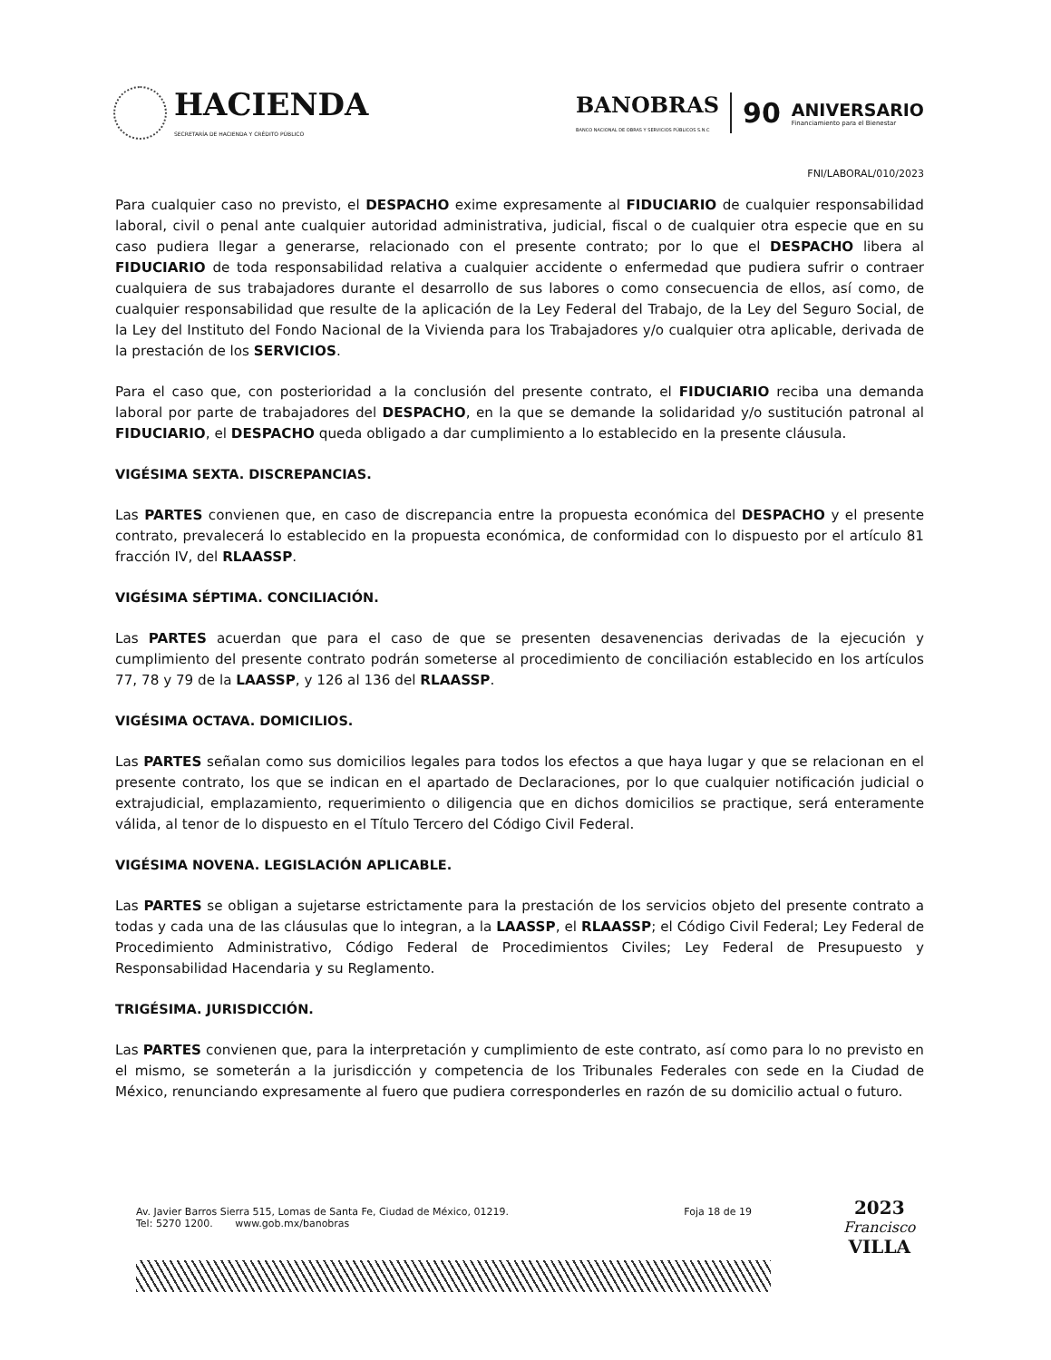HACIENDA
SECRETARÍA DE HACIENDA Y CRÉDITO PÚBLICO
BANOBRAS
BANCO NACIONAL DE OBRAS Y SERVICIOS PÚBLICOS S.N.C
90 ANIVERSARIO
Financiamiento para el Bienestar
FNI/LABORAL/010/2023
Para cualquier caso no previsto, el DESPACHO exime expresamente al FIDUCIARIO de cualquier responsabilidad laboral, civil o penal ante cualquier autoridad administrativa, judicial, fiscal o de cualquier otra especie que en su caso pudiera llegar a generarse, relacionado con el presente contrato; por lo que el DESPACHO libera al FIDUCIARIO de toda responsabilidad relativa a cualquier accidente o enfermedad que pudiera sufrir o contraer cualquiera de sus trabajadores durante el desarrollo de sus labores o como consecuencia de ellos, así como, de cualquier responsabilidad que resulte de la aplicación de la Ley Federal del Trabajo, de la Ley del Seguro Social, de la Ley del Instituto del Fondo Nacional de la Vivienda para los Trabajadores y/o cualquier otra aplicable, derivada de la prestación de los SERVICIOS.
Para el caso que, con posterioridad a la conclusión del presente contrato, el FIDUCIARIO reciba una demanda laboral por parte de trabajadores del DESPACHO, en la que se demande la solidaridad y/o sustitución patronal al FIDUCIARIO, el DESPACHO queda obligado a dar cumplimiento a lo establecido en la presente cláusula.
VIGÉSIMA SEXTA. DISCREPANCIAS.
Las PARTES convienen que, en caso de discrepancia entre la propuesta económica del DESPACHO y el presente contrato, prevalecerá lo establecido en la propuesta económica, de conformidad con lo dispuesto por el artículo 81 fracción IV, del RLAASSP.
VIGÉSIMA SÉPTIMA. CONCILIACIÓN.
Las PARTES acuerdan que para el caso de que se presenten desavenencias derivadas de la ejecución y cumplimiento del presente contrato podrán someterse al procedimiento de conciliación establecido en los artículos 77, 78 y 79 de la LAASSP, y 126 al 136 del RLAASSP.
VIGÉSIMA OCTAVA. DOMICILIOS.
Las PARTES señalan como sus domicilios legales para todos los efectos a que haya lugar y que se relacionan en el presente contrato, los que se indican en el apartado de Declaraciones, por lo que cualquier notificación judicial o extrajudicial, emplazamiento, requerimiento o diligencia que en dichos domicilios se practique, será enteramente válida, al tenor de lo dispuesto en el Título Tercero del Código Civil Federal.
VIGÉSIMA NOVENA. LEGISLACIÓN APLICABLE.
Las PARTES se obligan a sujetarse estrictamente para la prestación de los servicios objeto del presente contrato a todas y cada una de las cláusulas que lo integran, a la LAASSP, el RLAASSP; el Código Civil Federal; Ley Federal de Procedimiento Administrativo, Código Federal de Procedimientos Civiles; Ley Federal de Presupuesto y Responsabilidad Hacendaria y su Reglamento.
TRIGÉSIMA. JURISDICCIÓN.
Las PARTES convienen que, para la interpretación y cumplimiento de este contrato, así como para lo no previsto en el mismo, se someterán a la jurisdicción y competencia de los Tribunales Federales con sede en la Ciudad de México, renunciando expresamente al fuero que pudiera corresponderles en razón de su domicilio actual o futuro.
Av. Javier Barros Sierra 515, Lomas de Santa Fe, Ciudad de México, 01219.
Tel: 5270 1200. www.gob.mx/banobras
Foja 18 de 19
2023
Francisco
VILLA